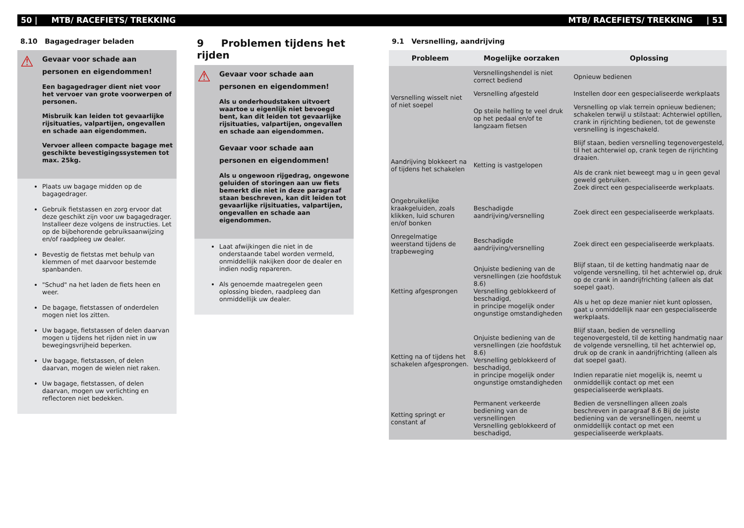50 | MTB/ RACEFIETS/ TREKKING MTB/ RACEFIETS/ TREKKING | 51
8.10 Bagagedrager beladen
⚠
Gevaar voor schade aan personen en eigendommen!
Een bagagedrager dient niet voor het vervoer van grote voorwerpen of personen.
Misbruik kan leiden tot gevaarlijke rijsituaties, valpartijen, ongevallen en schade aan eigendommen.
Vervoer alleen compacte bagage met geschikte bevestigingssystemen tot max. 25kg.
Plaats uw bagage midden op de bagagedrager.
Gebruik fietstassen en zorg ervoor dat deze geschikt zijn voor uw bagagedrager. Installeer deze volgens de instructies. Let op de bijbehorende gebruiksaanwijzing en/of raadpleeg uw dealer.
Bevestig de fietstas met behulp van klemmen of met daarvoor bestemde spanbanden.
"Schud" na het laden de fiets heen en weer.
De bagage, fietstassen of onderdelen mogen niet los zitten.
Uw bagage, fietstassen of delen daarvan mogen u tijdens het rijden niet in uw bewegingsvrijheid beperken.
Uw bagage, fietstassen, of delen daarvan, mogen de wielen niet raken.
Uw bagage, fietstassen, of delen daarvan, mogen uw verlichting en reflectoren niet bedekken.
9 Problemen tijdens het rijden
⚠
Gevaar voor schade aan personen en eigendommen!
Als u onderhoudstaken uitvoert waartoe u eigenlijk niet bevoegd bent, kan dit leiden tot gevaarlijke rijsituaties, valpartijen, ongevallen en schade aan eigendommen.
Gevaar voor schade aan personen en eigendommen!
Als u ongewoon rijgedrag, ongewone geluiden of storingen aan uw fiets bemerkt die niet in deze paragraaf staan beschreven, kan dit leiden tot gevaarlijke rijsituaties, valpartijen, ongevallen en schade aan eigendommen.
Laat afwijkingen die niet in de onderstaande tabel worden vermeld, onmiddellijk nakijken door de dealer en indien nodig repareren.
Als genoemde maatregelen geen oplossing bieden, raadpleeg dan onmiddellijk uw dealer.
9.1 Versnelling, aandrijving
| Probleem | Mogelijke oorzaken | Oplossing |
| --- | --- | --- |
| Versnelling wisselt niet of niet soepel | Versnellingshendel is niet correct bediend | Opnieuw bedienen |
| | Versnelling afgesteld | Instellen door een gespecialiseerde werkplaats |
| | Op steile helling te veel druk op het pedaal en/of te langzaam fietsen | Versnelling op vlak terrein opnieuw bedienen; schakelen terwijl u stilstaat: Achterwiel optillen, crank in rijrichting bedienen, tot de gewenste versnelling is ingeschakeld. |
| Aandrijving blokkeert na of tijdens het schakelen | Ketting is vastgelopen | Blijf staan, bedien versnelling tegenovergesteld, til het achterwiel op, crank tegen de rijrichting draaien. Als de crank niet beweegt mag u in geen geval geweld gebruiken. Zoek direct een gespecialiseerde werkplaats. |
| Ongebruikelijke kraakgeluiden, zoals klikken, luid schuren en/of bonken | Beschadigde aandrijving/versnelling | Zoek direct een gespecialiseerde werkplaats. |
| Onregelmatige weerstand tijdens de trapbeweging | Beschadigde aandrijving/versnelling | Zoek direct een gespecialiseerde werkplaats. |
| Ketting afgesprongen | Onjuiste bediening van de versnellingen (zie hoofdstuk 8.6) Versnelling geblokkeerd of beschadigd, in principe mogelijk onder ongunstige omstandigheden | Blijf staan, til de ketting handmatig naar de volgende versnelling, til het achterwiel op, druk op de crank in aandrijfrichting (alleen als dat soepel gaat). Als u het op deze manier niet kunt oplossen, gaat u onmiddellijk naar een gespecialiseerde werkplaats. |
| Ketting na of tijdens het schakelen afgesprongen. | Onjuiste bediening van de versnellingen (zie hoofdstuk 8.6) Versnelling geblokkeerd of beschadigd, in principe mogelijk onder ongunstige omstandigheden | Blijf staan, bedien de versnelling tegenovergesteld, til de ketting handmatig naar de volgende versnelling, til het achterwiel op, druk op de crank in aandrijfrichting (alleen als dat soepel gaat). Indien reparatie niet mogelijk is, neemt u onmiddellijk contact op met een gespecialiseerde werkplaats. |
| Ketting springt er constant af | Permanent verkeerde bediening van de versnellingen Versnelling geblokkeerd of beschadigd, | Bedien de versnellingen alleen zoals beschreven in paragraaf 8.6 Bij de juiste bediening van de versnellingen, neemt u onmiddellijk contact op met een gespecialiseerde werkplaats. |